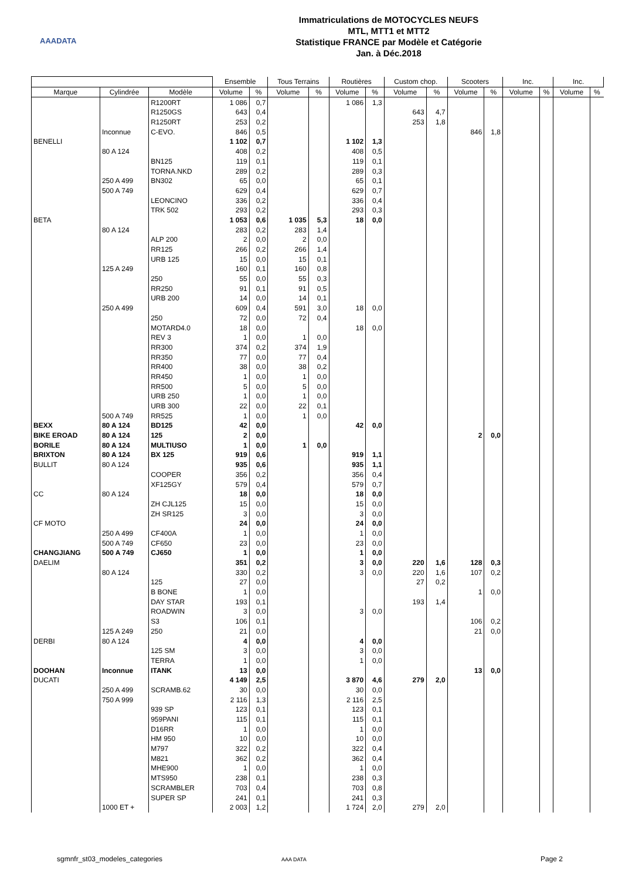AAADATA
Immatriculations de MOTOCYCLES NEUFS
MTL, MTT1 et MTT2
Statistique FRANCE par Modèle et Catégorie
Jan. à Déc.2018
| | | | Ensemble | | Tous Terrains | | Routières | | Custom chop. | | Scooters | | Inc. | | Inc. | |
| --- | --- | --- | --- | --- | --- | --- | --- | --- | --- | --- | --- | --- | --- | --- | --- | --- |
| Marque | Cylindrée | Modèle | Volume | % | Volume | % | Volume | % | Volume | % | Volume | % | Volume | % | Volume | % |
| | | R1200RT | 1 086 | 0,7 | | | 1 086 | 1,3 | | | | | | | | |
| | | R1250GS | 643 | 0,4 | | | | | 643 | 4,7 | | | | | | |
| | | R1250RT | 253 | 0,2 | | | | | 253 | 1,8 | | | | | | |
| | Inconnue | C-EVO. | 846 | 0,5 | | | | | | | 846 | 1,8 | | | | |
| BENELLI | | | 1 102 | 0,7 | | | 1 102 | 1,3 | | | | | | | | |
| | 80 A 124 | | 408 | 0,2 | | | 408 | 0,5 | | | | | | | | |
| | | BN125 | 119 | 0,1 | | | 119 | 0,1 | | | | | | | | |
| | | TORNA.NKD | 289 | 0,2 | | | 289 | 0,3 | | | | | | | | |
| | 250 A 499 | BN302 | 65 | 0,0 | | | 65 | 0,1 | | | | | | | | |
| | 500 A 749 | | 629 | 0,4 | | | 629 | 0,7 | | | | | | | | |
| | | LEONCINO | 336 | 0,2 | | | 336 | 0,4 | | | | | | | | |
| | | TRK 502 | 293 | 0,2 | | | 293 | 0,3 | | | | | | | | |
| BETA | | | 1 053 | 0,6 | 1 035 | 5,3 | 18 | 0,0 | | | | | | | | |
| | 80 A 124 | | 283 | 0,2 | 283 | 1,4 | | | | | | | | | | |
| | | ALP 200 | 2 | 0,0 | 2 | 0,0 | | | | | | | | | | |
| | | RR125 | 266 | 0,2 | 266 | 1,4 | | | | | | | | | | |
| | | URB 125 | 15 | 0,0 | 15 | 0,1 | | | | | | | | | | |
| | 125 A 249 | | 160 | 0,1 | 160 | 0,8 | | | | | | | | | | |
| | | 250 | 55 | 0,0 | 55 | 0,3 | | | | | | | | | | |
| | | RR250 | 91 | 0,1 | 91 | 0,5 | | | | | | | | | | |
| | | URB 200 | 14 | 0,0 | 14 | 0,1 | | | | | | | | | | |
| | 250 A 499 | | 609 | 0,4 | 591 | 3,0 | 18 | 0,0 | | | | | | | | |
| | | 250 | 72 | 0,0 | 72 | 0,4 | | | | | | | | | | |
| | | MOTARD4.0 | 18 | 0,0 | | | 18 | 0,0 | | | | | | | | |
| | | REV 3 | 1 | 0,0 | 1 | 0,0 | | | | | | | | | | |
| | | RR300 | 374 | 0,2 | 374 | 1,9 | | | | | | | | | | |
| | | RR350 | 77 | 0,0 | 77 | 0,4 | | | | | | | | | | |
| | | RR400 | 38 | 0,0 | 38 | 0,2 | | | | | | | | | | |
| | | RR450 | 1 | 0,0 | 1 | 0,0 | | | | | | | | | | |
| | | RR500 | 5 | 0,0 | 5 | 0,0 | | | | | | | | | | |
| | | URB 250 | 1 | 0,0 | 1 | 0,0 | | | | | | | | | | |
| | | URB 300 | 22 | 0,0 | 22 | 0,1 | | | | | | | | | | |
| | 500 A 749 | RR525 | 1 | 0,0 | 1 | 0,0 | | | | | | | | | | |
| BEXX | 80 A 124 | BD125 | 42 | 0,0 | | | 42 | 0,0 | | | | | | | | |
| BIKE EROAD | 80 A 124 | 125 | 2 | 0,0 | | | | | | | 2 | 0,0 | | | | |
| BORILE | 80 A 124 | MULTIUSO | 1 | 0,0 | 1 | 0,0 | | | | | | | | | | |
| BRIXTON | 80 A 124 | BX 125 | 919 | 0,6 | | | 919 | 1,1 | | | | | | | | |
| BULLIT | 80 A 124 | | 935 | 0,6 | | | 935 | 1,1 | | | | | | | | |
| | | COOPER | 356 | 0,2 | | | 356 | 0,4 | | | | | | | | |
| | | XF125GY | 579 | 0,4 | | | 579 | 0,7 | | | | | | | | |
| CC | 80 A 124 | | 18 | 0,0 | | | 18 | 0,0 | | | | | | | | |
| | | ZH CJL125 | 15 | 0,0 | | | 15 | 0,0 | | | | | | | | |
| | | ZH SR125 | 3 | 0,0 | | | 3 | 0,0 | | | | | | | | |
| CF MOTO | | | 24 | 0,0 | | | 24 | 0,0 | | | | | | | | |
| | 250 A 499 | CF400A | 1 | 0,0 | | | 1 | 0,0 | | | | | | | | |
| | 500 A 749 | CF650 | 23 | 0,0 | | | 23 | 0,0 | | | | | | | | |
| CHANGJIANG | 500 A 749 | CJ650 | 1 | 0,0 | | | 1 | 0,0 | | | | | | | | |
| DAELIM | | | 351 | 0,2 | | | 3 | 0,0 | 220 | 1,6 | 128 | 0,3 | | | | |
| | 80 A 124 | | 330 | 0,2 | | | 3 | 0,0 | 220 | 1,6 | 107 | 0,2 | | | | |
| | | 125 | 27 | 0,0 | | | | | 27 | 0,2 | | | | | | |
| | | B BONE | 1 | 0,0 | | | | | | | 1 | 0,0 | | | | |
| | | DAY STAR | 193 | 0,1 | | | | | 193 | 1,4 | | | | | | |
| | | ROADWIN | 3 | 0,0 | | | 3 | 0,0 | | | | | | | | |
| | | S3 | 106 | 0,1 | | | | | | | 106 | 0,2 | | | | |
| | 125 A 249 | 250 | 21 | 0,0 | | | | | | | 21 | 0,0 | | | | |
| DERBI | 80 A 124 | | 4 | 0,0 | | | 4 | 0,0 | | | | | | | | |
| | | 125 SM | 3 | 0,0 | | | 3 | 0,0 | | | | | | | | |
| | | TERRA | 1 | 0,0 | | | 1 | 0,0 | | | | | | | | |
| DOOHAN | Inconnue | ITANK | 13 | 0,0 | | | | | | | 13 | 0,0 | | | | |
| DUCATI | | | 4 149 | 2,5 | | | 3 870 | 4,6 | 279 | 2,0 | | | | | | |
| | 250 A 499 | SCRAMB.62 | 30 | 0,0 | | | 30 | 0,0 | | | | | | | | |
| | 750 A 999 | | 2 116 | 1,3 | | | 2 116 | 2,5 | | | | | | | | |
| | | 939 SP | 123 | 0,1 | | | 123 | 0,1 | | | | | | | | |
| | | 959PANI | 115 | 0,1 | | | 115 | 0,1 | | | | | | | | |
| | | D16RR | 1 | 0,0 | | | 1 | 0,0 | | | | | | | | |
| | | HM 950 | 10 | 0,0 | | | 10 | 0,0 | | | | | | | | |
| | | M797 | 322 | 0,2 | | | 322 | 0,4 | | | | | | | | |
| | | M821 | 362 | 0,2 | | | 362 | 0,4 | | | | | | | | |
| | | MHE900 | 1 | 0,0 | | | 1 | 0,0 | | | | | | | | |
| | | MTS950 | 238 | 0,1 | | | 238 | 0,3 | | | | | | | | |
| | | SCRAMBLER | 703 | 0,4 | | | 703 | 0,8 | | | | | | | | |
| | | SUPER SP | 241 | 0,1 | | | 241 | 0,3 | | | | | | | | |
| | 1000 ET + | | 2 003 | 1,2 | | | 1 724 | 2,0 | 279 | 2,0 | | | | | | |
sgmnfr_st03_modeles_categories AAA DATA Page 2